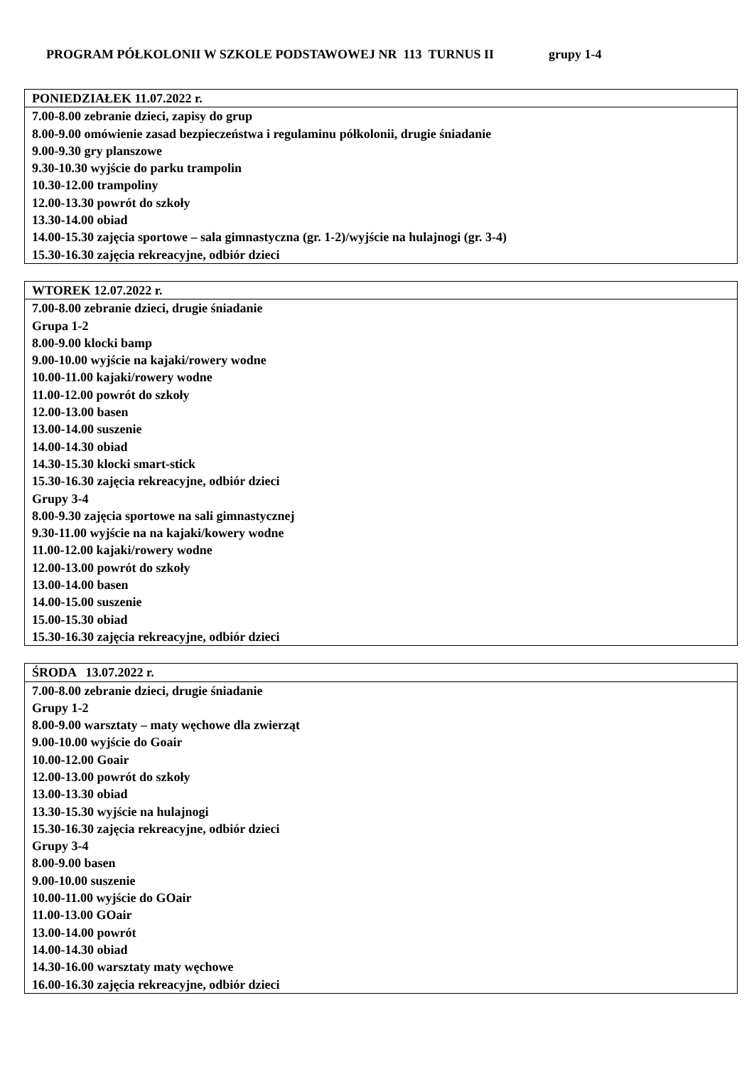PROGRAM PÓŁKOLONII W SZKOLE PODSTAWOWEJ NR 113 TURNUS II grupy 1-4
| PONIEDZIAŁEK 11.07.2022 r. |
| --- |
| 7.00-8.00 zebranie dzieci, zapisy do grup 8.00-9.00 omówienie zasad bezpieczeństwa i regulaminu półkolonii, drugie śniadanie 9.00-9.30 gry planszowe 9.30-10.30 wyjście do parku trampolin 10.30-12.00 trampoliny 12.00-13.30 powrót do szkoły 13.30-14.00 obiad 14.00-15.30 zajęcia sportowe – sala gimnastyczna (gr. 1-2)/wyjście na hulajnogi (gr. 3-4) 15.30-16.30 zajęcia rekreacyjne, odbiór dzieci |
| WTOREK 12.07.2022 r. |
| --- |
| 7.00-8.00 zebranie dzieci, drugie śniadanie Grupa 1-2 8.00-9.00 klocki bamp 9.00-10.00 wyjście na kajaki/rowery wodne 10.00-11.00 kajaki/rowery wodne 11.00-12.00 powrót do szkoły 12.00-13.00 basen 13.00-14.00 suszenie 14.00-14.30 obiad 14.30-15.30 klocki smart-stick 15.30-16.30 zajęcia rekreacyjne, odbiór dzieci Grupy 3-4 8.00-9.30 zajęcia sportowe na sali gimnastycznej 9.30-11.00 wyjście na na kajaki/kowery wodne 11.00-12.00 kajaki/rowery wodne 12.00-13.00 powrót do szkoły 13.00-14.00 basen 14.00-15.00 suszenie 15.00-15.30 obiad 15.30-16.30 zajęcia rekreacyjne, odbiór dzieci |
| ŚRODA 13.07.2022 r. |
| --- |
| 7.00-8.00 zebranie dzieci, drugie śniadanie Grupy 1-2 8.00-9.00 warsztaty – maty węchowe dla zwierząt 9.00-10.00 wyjście do Goair 10.00-12.00 Goair 12.00-13.00 powrót do szkoły 13.00-13.30 obiad 13.30-15.30 wyjście na hulajnogi 15.30-16.30 zajęcia rekreacyjne, odbiór dzieci Grupy 3-4 8.00-9.00 basen 9.00-10.00 suszenie 10.00-11.00 wyjście do GOair 11.00-13.00 GOair 13.00-14.00 powrót 14.00-14.30 obiad 14.30-16.00 warsztaty maty węchowe 16.00-16.30 zajęcia rekreacyjne, odbiór dzieci |